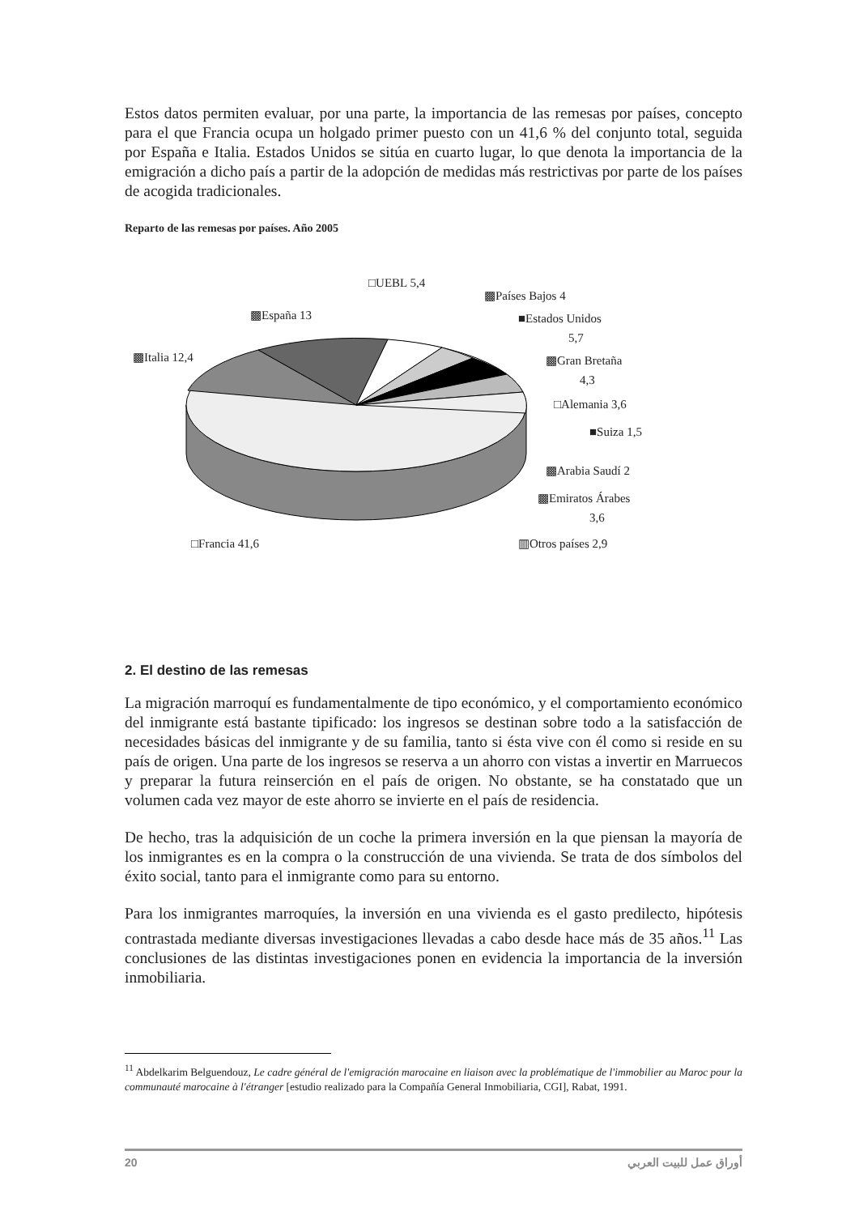Estos datos permiten evaluar, por una parte, la importancia de las remesas por países, concepto para el que Francia ocupa un holgado primer puesto con un 41,6 % del conjunto total, seguida por España e Italia. Estados Unidos se sitúa en cuarto lugar, lo que denota la importancia de la emigración a dicho país a partir de la adopción de medidas más restrictivas por parte de los países de acogida tradicionales.
Reparto de las remesas por países. Año 2005
□UEBL 5,4
▩Países Bajos 4
▩España 13
■Estados Unidos
5,7
▩Italia 12,4
▩Gran Bretaña
4,3
□Alemania 3,6
■Suiza 1,5
▩Arabia Saudí 2
▩Emiratos Árabes
3,6
□Francia 41,6
▥Otros países 2,9
2. El destino de las remesas
La migración marroquí es fundamentalmente de tipo económico, y el comportamiento económico del inmigrante está bastante tipificado: los ingresos se destinan sobre todo a la satisfacción de necesidades básicas del inmigrante y de su familia, tanto si ésta vive con él como si reside en su país de origen. Una parte de los ingresos se reserva a un ahorro con vistas a invertir en Marruecos y preparar la futura reinserción en el país de origen. No obstante, se ha constatado que un volumen cada vez mayor de este ahorro se invierte en el país de residencia.
De hecho, tras la adquisición de un coche la primera inversión en la que piensan la mayoría de los inmigrantes es en la compra o la construcción de una vivienda. Se trata de dos símbolos del éxito social, tanto para el inmigrante como para su entorno.
Para los inmigrantes marroquíes, la inversión en una vivienda es el gasto predilecto, hipótesis contrastada mediante diversas investigaciones llevadas a cabo desde hace más de 35 años.<sup>11</sup> Las conclusiones de las distintas investigaciones ponen en evidencia la importancia de la inversión inmobiliaria.
<sup>11</sup> Abdelkarim Belguendouz, Le cadre général de l'emigración marocaine en liaison avec la problématique de l'immobilier au Maroc pour la communauté marocaine à l'étranger [estudio realizado para la Compañía General Inmobiliaria, CGI], Rabat, 1991.
20 أوراق عمل للبيت العربي